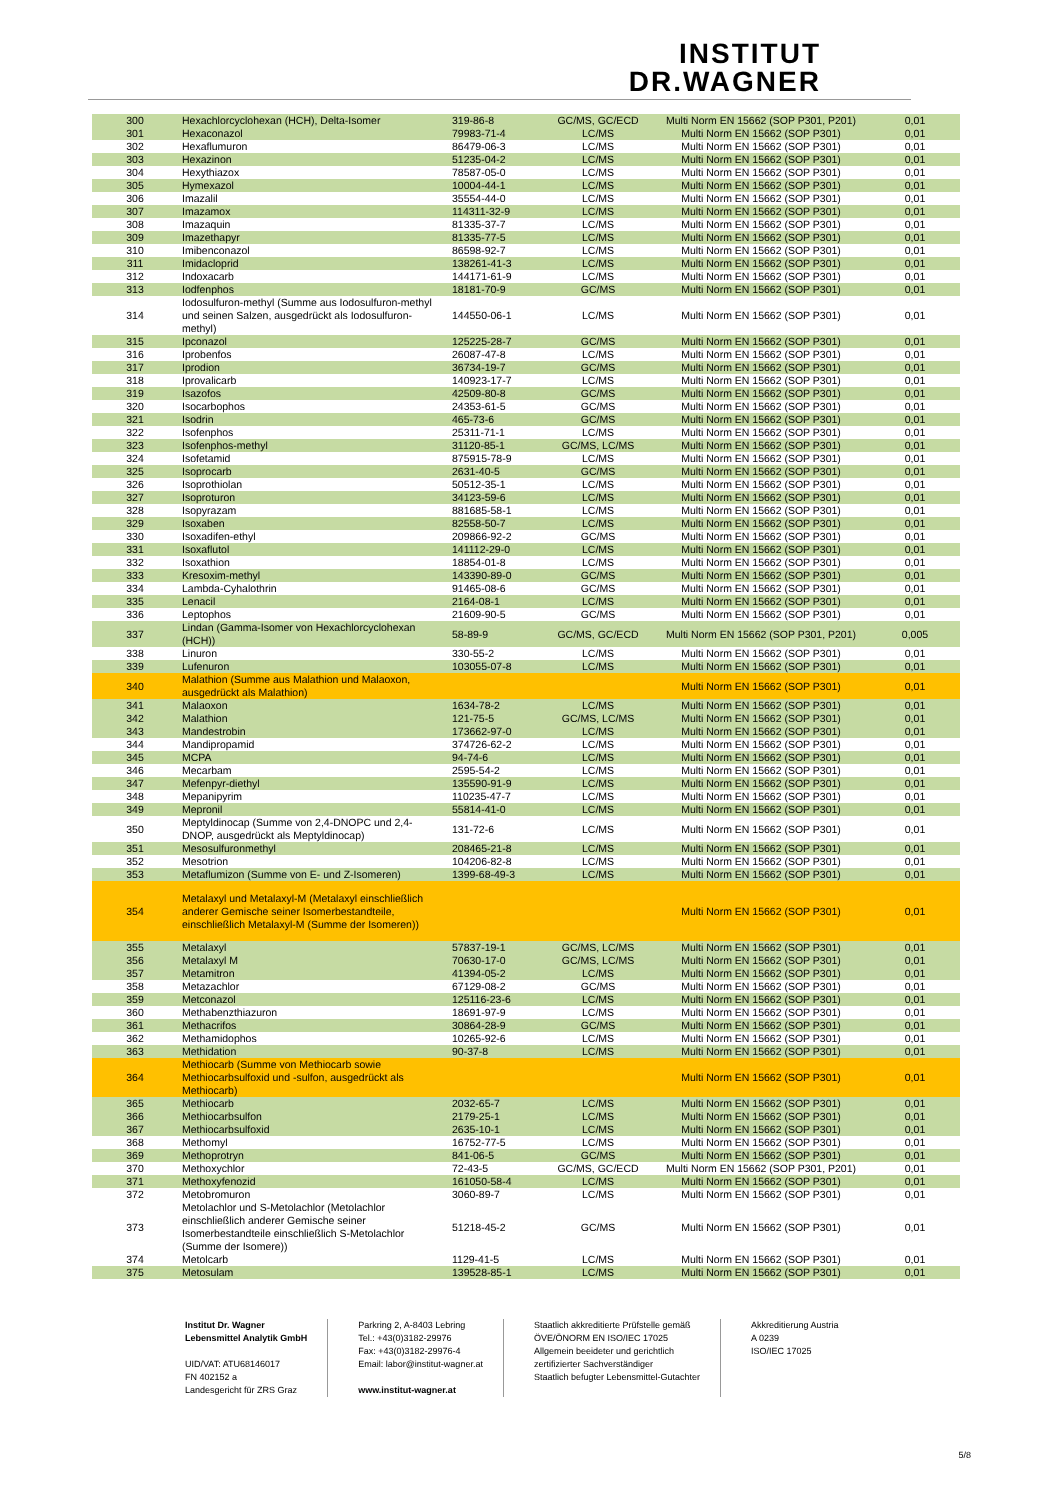INSTITUT
DR.WAGNER
| 300 | Hexachlorcyclohexan (HCH), Delta-Isomer | 319-86-8 | GC/MS, GC/ECD | Multi Norm EN 15662 (SOP P301, P201) | 0,01 |
| 301 | Hexaconazol | 79983-71-4 | LC/MS | Multi Norm EN 15662 (SOP P301) | 0,01 |
| 302 | Hexaflumuron | 86479-06-3 | LC/MS | Multi Norm EN 15662 (SOP P301) | 0,01 |
| 303 | Hexazinon | 51235-04-2 | LC/MS | Multi Norm EN 15662 (SOP P301) | 0,01 |
| 304 | Hexythiazox | 78587-05-0 | LC/MS | Multi Norm EN 15662 (SOP P301) | 0,01 |
| 305 | Hymexazol | 10004-44-1 | LC/MS | Multi Norm EN 15662 (SOP P301) | 0,01 |
| 306 | Imazalil | 35554-44-0 | LC/MS | Multi Norm EN 15662 (SOP P301) | 0,01 |
| 307 | Imazamox | 114311-32-9 | LC/MS | Multi Norm EN 15662 (SOP P301) | 0,01 |
| 308 | Imazaquin | 81335-37-7 | LC/MS | Multi Norm EN 15662 (SOP P301) | 0,01 |
| 309 | Imazethapyr | 81335-77-5 | LC/MS | Multi Norm EN 15662 (SOP P301) | 0,01 |
| 310 | Imibenconazol | 86598-92-7 | LC/MS | Multi Norm EN 15662 (SOP P301) | 0,01 |
| 311 | Imidacloprid | 138261-41-3 | LC/MS | Multi Norm EN 15662 (SOP P301) | 0,01 |
| 312 | Indoxacarb | 144171-61-9 | LC/MS | Multi Norm EN 15662 (SOP P301) | 0,01 |
| 313 | Iodfenphos | 18181-70-9 | GC/MS | Multi Norm EN 15662 (SOP P301) | 0,01 |
| 314 | Iodosulfuron-methyl (Summe aus Iodosulfuron-methyl und seinen Salzen, ausgedrückt als Iodosulfuron-methyl) | 144550-06-1 | LC/MS | Multi Norm EN 15662 (SOP P301) | 0,01 |
| 315 | Ipconazol | 125225-28-7 | GC/MS | Multi Norm EN 15662 (SOP P301) | 0,01 |
| 316 | Iprobenfos | 26087-47-8 | LC/MS | Multi Norm EN 15662 (SOP P301) | 0,01 |
| 317 | Iprodion | 36734-19-7 | GC/MS | Multi Norm EN 15662 (SOP P301) | 0,01 |
| 318 | Iprovalicarb | 140923-17-7 | LC/MS | Multi Norm EN 15662 (SOP P301) | 0,01 |
| 319 | Isazofos | 42509-80-8 | GC/MS | Multi Norm EN 15662 (SOP P301) | 0,01 |
| 320 | Isocarbophos | 24353-61-5 | GC/MS | Multi Norm EN 15662 (SOP P301) | 0,01 |
| 321 | Isodrin | 465-73-6 | GC/MS | Multi Norm EN 15662 (SOP P301) | 0,01 |
| 322 | Isofenphos | 25311-71-1 | LC/MS | Multi Norm EN 15662 (SOP P301) | 0,01 |
| 323 | Isofenphos-methyl | 31120-85-1 | GC/MS, LC/MS | Multi Norm EN 15662 (SOP P301) | 0,01 |
| 324 | Isofetamid | 875915-78-9 | LC/MS | Multi Norm EN 15662 (SOP P301) | 0,01 |
| 325 | Isoprocarb | 2631-40-5 | GC/MS | Multi Norm EN 15662 (SOP P301) | 0,01 |
| 326 | Isoprothiolan | 50512-35-1 | LC/MS | Multi Norm EN 15662 (SOP P301) | 0,01 |
| 327 | Isoproturon | 34123-59-6 | LC/MS | Multi Norm EN 15662 (SOP P301) | 0,01 |
| 328 | Isopyrazam | 881685-58-1 | LC/MS | Multi Norm EN 15662 (SOP P301) | 0,01 |
| 329 | Isoxaben | 82558-50-7 | LC/MS | Multi Norm EN 15662 (SOP P301) | 0,01 |
| 330 | Isoxadifen-ethyl | 209866-92-2 | GC/MS | Multi Norm EN 15662 (SOP P301) | 0,01 |
| 331 | Isoxaflutol | 141112-29-0 | LC/MS | Multi Norm EN 15662 (SOP P301) | 0,01 |
| 332 | Isoxathion | 18854-01-8 | LC/MS | Multi Norm EN 15662 (SOP P301) | 0,01 |
| 333 | Kresoxim-methyl | 143390-89-0 | GC/MS | Multi Norm EN 15662 (SOP P301) | 0,01 |
| 334 | Lambda-Cyhalothrin | 91465-08-6 | GC/MS | Multi Norm EN 15662 (SOP P301) | 0,01 |
| 335 | Lenacil | 2164-08-1 | LC/MS | Multi Norm EN 15662 (SOP P301) | 0,01 |
| 336 | Leptophos | 21609-90-5 | GC/MS | Multi Norm EN 15662 (SOP P301) | 0,01 |
| 337 | Lindan (Gamma-Isomer von Hexachlorcyclohexan (HCH)) | 58-89-9 | GC/MS, GC/ECD | Multi Norm EN 15662 (SOP P301, P201) | 0,005 |
| 338 | Linuron | 330-55-2 | LC/MS | Multi Norm EN 15662 (SOP P301) | 0,01 |
| 339 | Lufenuron | 103055-07-8 | LC/MS | Multi Norm EN 15662 (SOP P301) | 0,01 |
| 340 | Malathion (Summe aus Malathion und Malaoxon, ausgedrückt als Malathion) | | | Multi Norm EN 15662 (SOP P301) | 0,01 |
| 341 | Malaoxon | 1634-78-2 | LC/MS | Multi Norm EN 15662 (SOP P301) | 0,01 |
| 342 | Malathion | 121-75-5 | GC/MS, LC/MS | Multi Norm EN 15662 (SOP P301) | 0,01 |
| 343 | Mandestrobin | 173662-97-0 | LC/MS | Multi Norm EN 15662 (SOP P301) | 0,01 |
| 344 | Mandipropamid | 374726-62-2 | LC/MS | Multi Norm EN 15662 (SOP P301) | 0,01 |
| 345 | MCPA | 94-74-6 | LC/MS | Multi Norm EN 15662 (SOP P301) | 0,01 |
| 346 | Mecarbam | 2595-54-2 | LC/MS | Multi Norm EN 15662 (SOP P301) | 0,01 |
| 347 | Mefenpyr-diethyl | 135590-91-9 | LC/MS | Multi Norm EN 15662 (SOP P301) | 0,01 |
| 348 | Mepanipyrim | 110235-47-7 | LC/MS | Multi Norm EN 15662 (SOP P301) | 0,01 |
| 349 | Mepronil | 55814-41-0 | LC/MS | Multi Norm EN 15662 (SOP P301) | 0,01 |
| 350 | Meptyldinocap (Summe von 2,4-DNOPC und 2,4-DNOP, ausgedrückt als Meptyldinocap) | 131-72-6 | LC/MS | Multi Norm EN 15662 (SOP P301) | 0,01 |
| 351 | Mesosulfuronmethyl | 208465-21-8 | LC/MS | Multi Norm EN 15662 (SOP P301) | 0,01 |
| 352 | Mesotrion | 104206-82-8 | LC/MS | Multi Norm EN 15662 (SOP P301) | 0,01 |
| 353 | Metaflumizon (Summe von E- und Z-Isomeren) | 1399-68-49-3 | LC/MS | Multi Norm EN 15662 (SOP P301) | 0,01 |
| 354 | Metalaxyl und Metalaxyl-M (Metalaxyl einschließlich anderer Gemische seiner Isomerbestandteile, einschließlich Metalaxyl-M (Summe der Isomeren)) | | | Multi Norm EN 15662 (SOP P301) | 0,01 |
| 355 | Metalaxyl | 57837-19-1 | GC/MS, LC/MS | Multi Norm EN 15662 (SOP P301) | 0,01 |
| 356 | Metalaxyl M | 70630-17-0 | GC/MS, LC/MS | Multi Norm EN 15662 (SOP P301) | 0,01 |
| 357 | Metamitron | 41394-05-2 | LC/MS | Multi Norm EN 15662 (SOP P301) | 0,01 |
| 358 | Metazachlor | 67129-08-2 | GC/MS | Multi Norm EN 15662 (SOP P301) | 0,01 |
| 359 | Metconazol | 125116-23-6 | LC/MS | Multi Norm EN 15662 (SOP P301) | 0,01 |
| 360 | Methabenzthiazuron | 18691-97-9 | LC/MS | Multi Norm EN 15662 (SOP P301) | 0,01 |
| 361 | Methacrifos | 30864-28-9 | GC/MS | Multi Norm EN 15662 (SOP P301) | 0,01 |
| 362 | Methamidophos | 10265-92-6 | LC/MS | Multi Norm EN 15662 (SOP P301) | 0,01 |
| 363 | Methidation | 90-37-8 | LC/MS | Multi Norm EN 15662 (SOP P301) | 0,01 |
| 364 | Methiocarb (Summe von Methiocarb sowie Methiocarbsulfoxid und -sulfon, ausgedrückt als Methiocarb) | | | Multi Norm EN 15662 (SOP P301) | 0,01 |
| 365 | Methiocarb | 2032-65-7 | LC/MS | Multi Norm EN 15662 (SOP P301) | 0,01 |
| 366 | Methiocarbsulfon | 2179-25-1 | LC/MS | Multi Norm EN 15662 (SOP P301) | 0,01 |
| 367 | Methiocarbsulfoxid | 2635-10-1 | LC/MS | Multi Norm EN 15662 (SOP P301) | 0,01 |
| 368 | Methomyl | 16752-77-5 | LC/MS | Multi Norm EN 15662 (SOP P301) | 0,01 |
| 369 | Methoprotryn | 841-06-5 | GC/MS | Multi Norm EN 15662 (SOP P301) | 0,01 |
| 370 | Methoxychlor | 72-43-5 | GC/MS, GC/ECD | Multi Norm EN 15662 (SOP P301, P201) | 0,01 |
| 371 | Methoxyfenozid | 161050-58-4 | LC/MS | Multi Norm EN 15662 (SOP P301) | 0,01 |
| 372 | Metobromuron | 3060-89-7 | LC/MS | Multi Norm EN 15662 (SOP P301) | 0,01 |
| 373 | Metolachlor und S-Metolachlor (Metolachlor einschließlich anderer Gemische seiner Isomerbestandteile einschließlich S-Metolachlor (Summe der Isomere)) | 51218-45-2 | GC/MS | Multi Norm EN 15662 (SOP P301) | 0,01 |
| 374 | Metolcarb | 1129-41-5 | LC/MS | Multi Norm EN 15662 (SOP P301) | 0,01 |
| 375 | Metosulam | 139528-85-1 | LC/MS | Multi Norm EN 15662 (SOP P301) | 0,01 |
Institut Dr. Wagner
Lebensmittel Analytik GmbH
UID/VAT: ATU68146017
FN 402152 a
Landesgericht für ZRS Graz
Parkring 2, A-8403 Lebring
Tel.: +43(0)3182-29976
Fax: +43(0)3182-29976-4
Email: labor@institut-wagner.at
www.institut-wagner.at
Staatlich akkreditierte Prüfstelle gemäß
ÖVE/ÖNORM EN ISO/IEC 17025
Allgemein beeideter und gerichtlich
zertifizierter Sachverständiger
Staatlich befugter Lebensmittel-Gutachter
Akkreditierung Austria
A 0239
ISO/IEC 17025
5/8